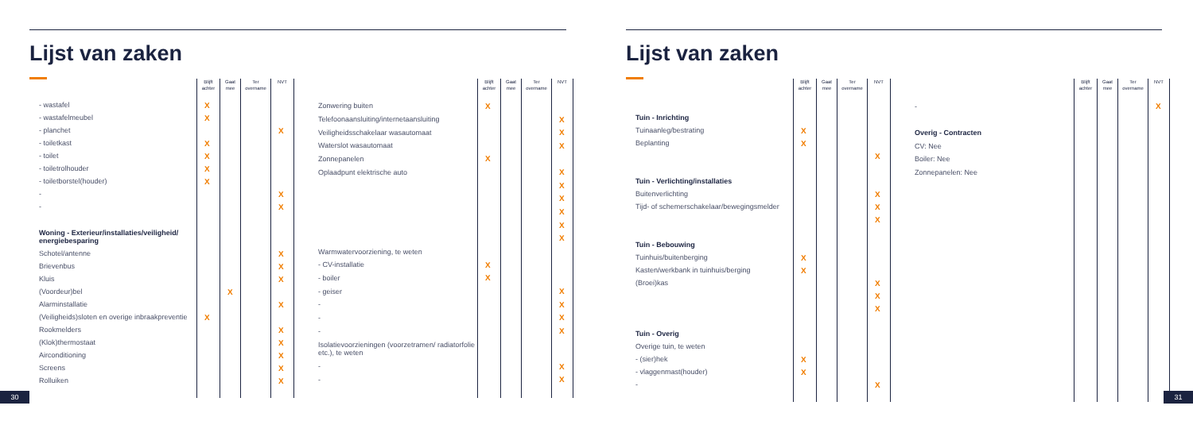Lijst van zaken
| | Blijft achter | Gaat mee | Ter overname | NVT |
| --- | --- | --- | --- | --- |
| - wastafel | X | | | |
| - wastafelmeubel | X | | | |
| - planchet | | | | X |
| - toiletkast | X | | | |
| - toilet | X | | | |
| - toiletrolhouder | X | | | |
| - toiletborstel(houder) | X | | | |
| - | | | | X |
| - | | | | X |
| Woning - Exterieur/installaties/veiligheid/ energiebesparing | | | | |
| Schotel/antenne | | | | X |
| Brievenbus | | | | X |
| Kluis | | | | X |
| (Voordeur)bel | | X | | |
| Alarminstallatie | | | | X |
| (Veiligheids)sloten en overige inbraakpreventie | X | | | |
| Rookmelders | | | | X |
| (Klok)thermostaat | | | | X |
| Airconditioning | | | | X |
| Screens | | | | X |
| Rolluiken | | | | X |
| | Blijft achter | Gaat mee | Ter overname | NVT |
| --- | --- | --- | --- | --- |
| Zonwering buiten | X | | | |
| Telefoonaansluiting/internetaansluiting | | | | X |
| Veiligheidsschakelaar wasautomaat | | | | X |
| Waterslot wasautomaat | | | | X |
| Zonnepanelen | X | | | |
| Oplaadpunt elektrische auto | | | | X |
| | | | | X |
| | | | | X |
| | | | | X |
| | | | | X |
| | | | | X |
| Warmwatervoorziening, te weten | | | | |
| - CV-installatie | X | | | |
| - boiler | X | | | |
| - geiser | | | | X |
| - | | | | X |
| - | | | | X |
| - | | | | X |
| Isolatievoorzieningen (voorzetramen/ radiatorfolie etc.), te weten | | | | |
| - | | | | X |
| - | | | | X |
30
Lijst van zaken
| | Blijft achter | Gaat mee | Ter overname | NVT |
| --- | --- | --- | --- | --- |
| Tuin - Inrichting | | | | |
| Tuinaanleg/bestrating | X | | | |
| Beplanting | X | | | |
| | | | | X |
| Tuin - Verlichting/installaties | | | | |
| Buitenverlichting | | | | X |
| Tijd- of schemerschakelaar/bewegingsmelder | | | | X |
| | | | | X |
| Tuin - Bebouwing | | | | |
| Tuinhuis/buitenberging | X | | | |
| Kasten/werkbank in tuinhuis/berging | X | | | |
| (Broei)kas | | | | X |
| | | | | X |
| | | | | X |
| Tuin - Overig | | | | |
| Overige tuin, te weten | | | | |
| - (sier)hek | X | | | |
| - vlaggenmast(houder) | X | | | |
| - | | | | X |
| | Blijft achter | Gaat mee | Ter overname | NVT |
| --- | --- | --- | --- | --- |
| - | | | | X |
| Overig - Contracten | | | | |
| CV: Nee | | | | |
| Boiler: Nee | | | | |
| Zonnepanelen: Nee | | | | |
31